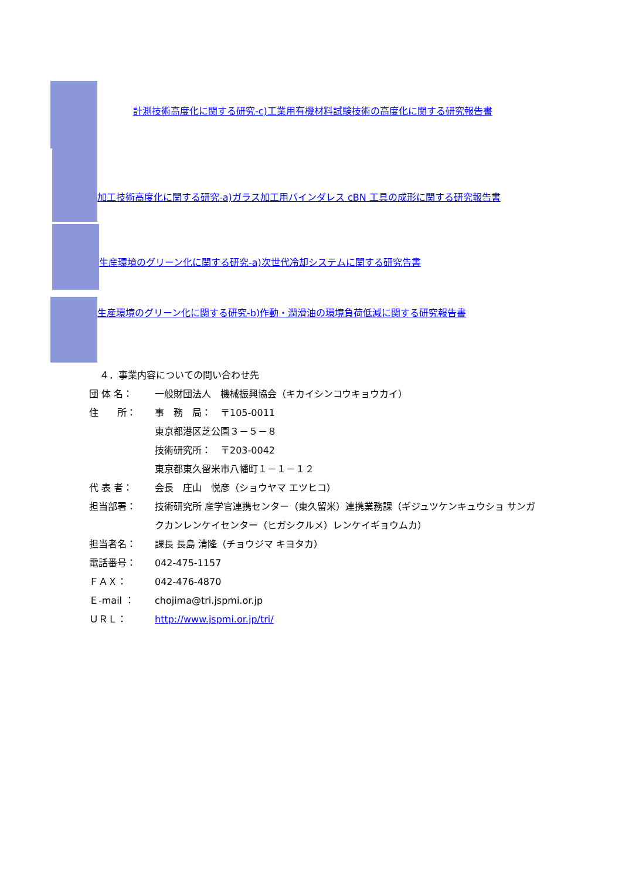計測技術高度化に関する研究-c)工業用有機材料試験技術の高度化に関する研究報告書
加工技術高度化に関する研究-a)ガラス加工用バインダレス cBN 工具の成形に関する研究報告書
生産環境のグリーン化に関する研究-a)次世代冷却システムに関する研究告書
生産環境のグリーン化に関する研究-b)作動・潤滑油の環境負荷低減に関する研究報告書
４．事業内容についての問い合わせ先
団 体 名： 一般財団法人　機械振興協会（キカイシンコウキョウカイ）
住　　所： 事　務　局：　〒105-0011
東京都港区芝公園３－５－８
技術研究所：　〒203-0042
東京都東久留米市八幡町１－１－１２
代 表 者： 会長　庄山　悦彦（ショウヤマ エツヒコ）
担当部署： 技術研究所 産学官連携センター（東久留米）連携業務課（ギジュツケンキュウショ サンガクカンレンケイセンター（ヒガシクルメ）レンケイギョウムカ）
担当者名： 課長 長島 清隆（チョウジマ キヨタカ）
電話番号： 042-475-1157
ＦＡＸ： 042-476-4870
Ｅ-mail ： chojima@tri.jspmi.or.jp
ＵＲＬ： http://www.jspmi.or.jp/tri/